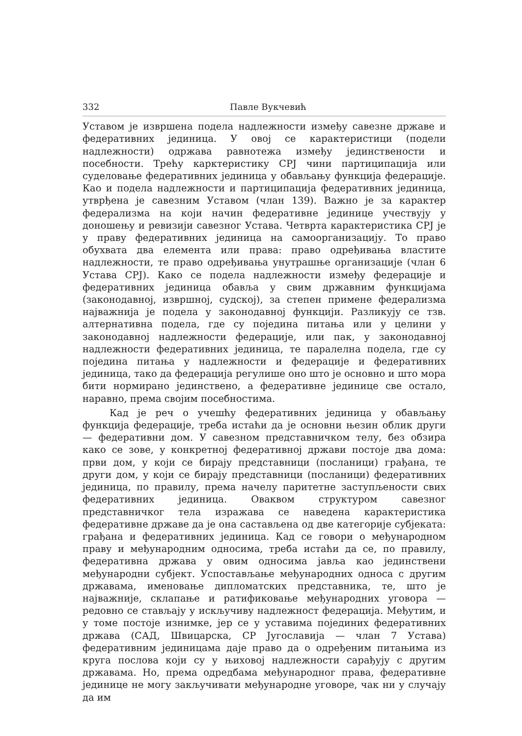332 Павле Вукчевић
Уставом је извршена подела надлежности између савезне државе и федеративних јединица. У овој се карактеристици (подели надлежности) одржава равнотежа између јединствености и посебности. Трећу карктеристику СРЈ чини партиципација или суделовање федеративних јединица у обављању функција федерације. Као и подела надлежности и партиципација федеративних јединица, утврђена је савезним Уставом (члан 139). Важно је за карактер федерализма на који начин федеративне јединице учествују у доношењу и ревизији савезног Устава. Четврта карактеристика СРЈ је у праву федеративних јединица на самоорганизацију. То право обухвата два елемента или права: право одређивања властите надлежности, те право одређивања унутрашње организације (члан 6 Устава СРЈ). Како се подела надлежности између федерације и федеративних јединица обавља у свим државним функцијама (законодавној, извршној, судској), за степен примене федерализма најважнија је подела у законодавној функцији. Разликују се тзв. алтернативна подела, где су поједина питања или у целини у законодавној надлежности федерације, или пак, у законодавној надлежности федеративних јединица, те паралелна подела, где су поједина питања у надлежности и федерације и федеративних јединица, тако да федерација регулише оно што је основно и што мора бити нормирано јединствено, а федеративне јединице све остало, наравно, према својим посебностима.
Кад је реч о учешћу федеративних јединица у обављању функција федерације, треба истаћи да је основни њезин облик други — федеративни дом. У савезном представничком телу, без обзира како се зове, у конкретној федеративној држави постоје два дома: први дом, у који се бирају представници (посланици) грађана, те други дом, у који се бирају представници (посланици) федеративних јединица, по правилу, према начелу паритетне заступљености свих федеративних јединица. Оваквом структуром савезног представничког тела изражава се наведена карактеристика федеративне државе да је она састављена од две категорије субјеката: грађана и федеративних јединица. Кад се говори о међународном праву и међународним односима, треба истаћи да се, по правилу, федеративна држава у овим односима јавља као јединствени међународни субјект. Успостављање међународних односа с другим државама, именовање дипломатских представника, те, што је најважније, склапање и ратификовање међународних уговора — редовно се стављају у искључиву надлежност федерација. Међутим, и у томе постоје изнимке, јер се у уставима појединих федеративних држава (САД, Швицарска, СР Југославија — члан 7 Устава) федеративним јединицама даје право да о одређеним питањима из круга послова који су у њиховој надлежности сарађују с другим државама. Но, према одредбама међународног права, федеративне јединице не могу закључивати међународне уговоре, чак ни у случају да им